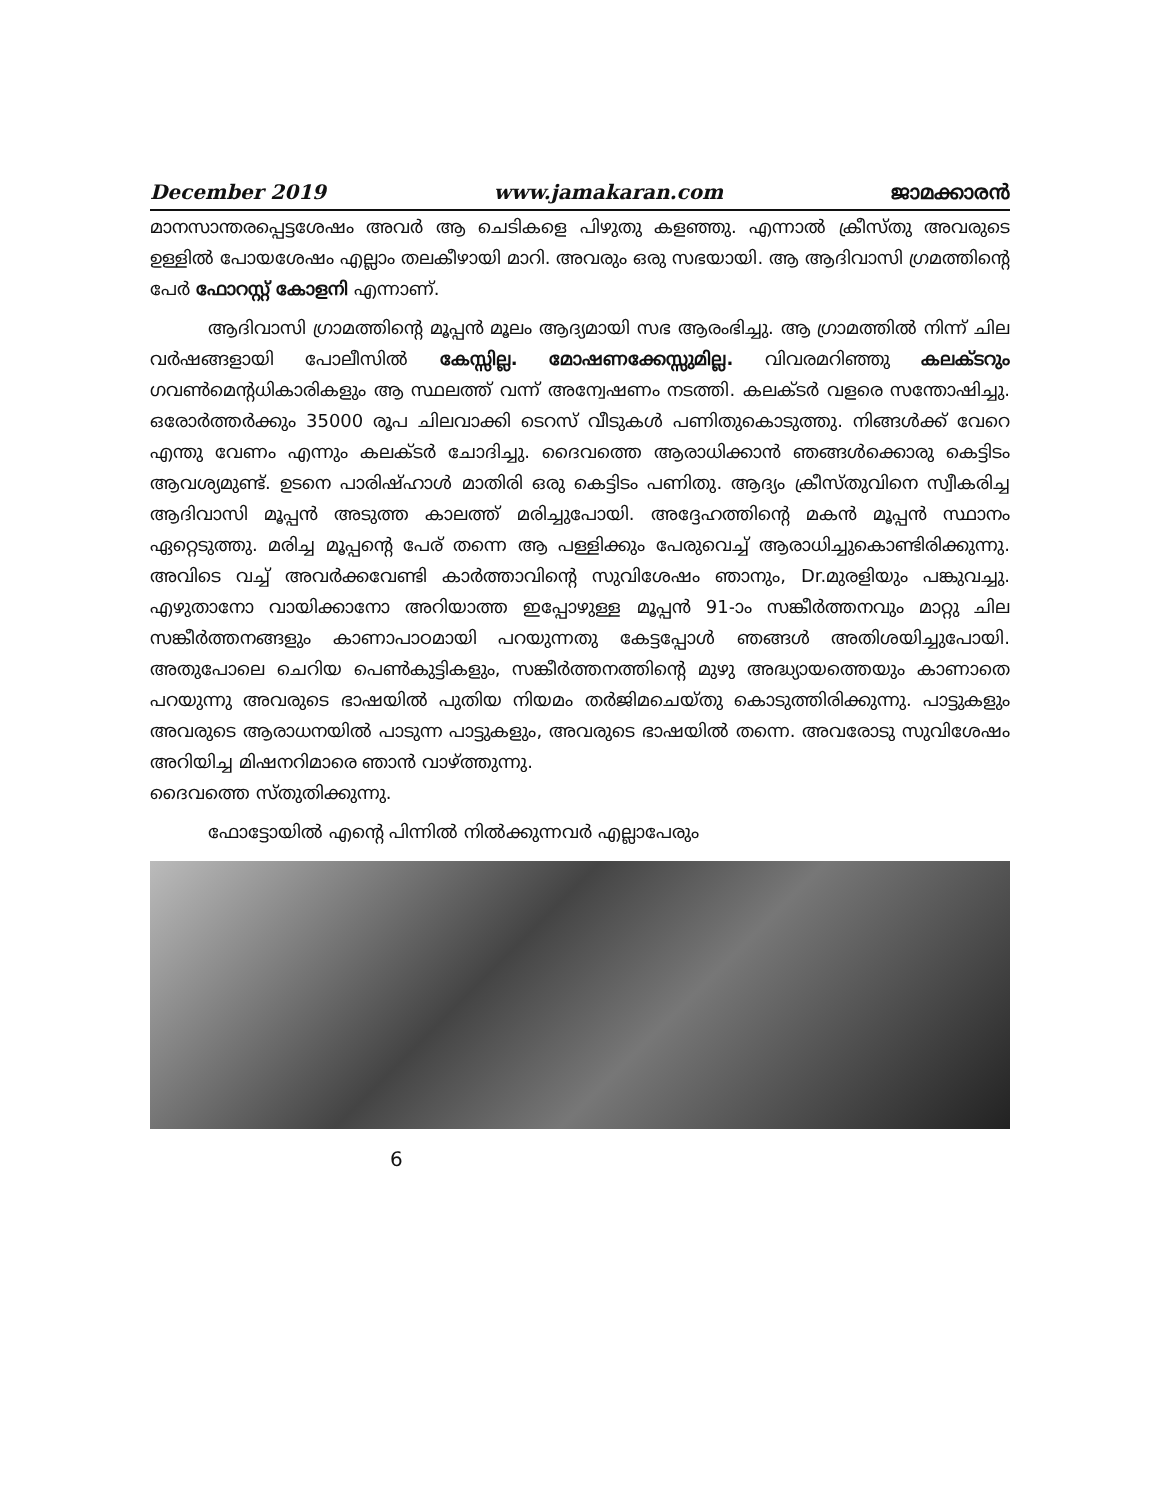December 2019 www.jamakaran.com ജാമക്കാരൻ
മാനസാന്തരപ്പെട്ടശേഷം അവർ ആ ചെടികളെ പിഴുതു കളഞ്ഞു. എന്നാൽ ക്രീസ്തു അവരുടെ ഉള്ളിൽ പോയശേഷം എല്ലാം തലകീഴായി മാറി. അവരും ഒരു സഭയായി. ആ ആദിവാസി ഗ്രമത്തിന്റെ പേർ ഫോറസ്റ്റ് കോളനി എന്നാണ്.
ആദിവാസി ഗ്രാമത്തിന്റെ മൂപ്പൻ മൂലം ആദ്യമായി സഭ ആരംഭിച്ചു. ആ ഗ്രാമത്തിൽ നിന്ന് ചില വർഷങ്ങളായി പോലീസിൽ കേസ്സില്ല. മോഷണക്കേസ്സുമില്ല. വിവരമറിഞ്ഞു കലക്ടറും ഗവൺമെന്റധികാരികളും ആ സ്ഥലത്ത് വന്ന് അന്വേഷണം നടത്തി. കലക്ടർ വളരെ സന്തോഷിച്ചു. ഒരോർത്തർക്കും 35000 രൂപ ചിലവാക്കി ടെറസ് വീടുകൾ പണിതുകൊടുത്തു. നിങ്ങൾക്ക് വേറെ എന്തു വേണം എന്നും കലക്ടർ ചോദിച്ചു. ദൈവത്തെ ആരാധിക്കാൻ ഞങ്ങൾക്കൊരു കെട്ടിടം ആവശ്യമുണ്ട്. ഉടനെ പാരിഷ്ഹാൾ മാതിരി ഒരു കെട്ടിടം പണിതു. ആദ്യം ക്രീസ്തുവിനെ സ്വീകരിച്ച ആദിവാസി മൂപ്പൻ അടുത്ത കാലത്ത് മരിച്ചുപോയി. അദ്ദേഹത്തിന്റെ മകൻ മൂപ്പൻ സ്ഥാനം ഏറ്റെടുത്തു. മരിച്ച മൂപ്പന്റെ പേര് തന്നെ ആ പള്ളിക്കും പേരുവെച്ച് ആരാധിച്ചുകൊണ്ടിരിക്കുന്നു. അവിടെ വച്ച് അവർക്കവേണ്ടി കാർത്താവിന്റെ സുവിശേഷം ഞാനും, Dr.മുരളിയും പങ്കുവച്ചു. എഴുതാനോ വായിക്കാനോ അറിയാത്ത ഇപ്പോഴുള്ള മൂപ്പൻ 91-ാം സങ്കീർത്തനവും മാറ്റു ചില സങ്കീർത്തനങ്ങളും കാണാപാഠമായി പറയുന്നതു കേട്ടപ്പോൾ ഞങ്ങൾ അതിശയിച്ചുപോയി. അതുപോലെ ചെറിയ പെൺകുട്ടികളും, സങ്കീർത്തനത്തിന്റെ മുഴു അദ്ധ്യായത്തെയും കാണാതെ പറയുന്നു അവരുടെ ഭാഷയിൽ പുതിയ നിയമം തർജിമചെയ്തു കൊടുത്തിരിക്കുന്നു. പാട്ടുകളും അവരുടെ ആരാധനയിൽ പാടുന്ന പാട്ടുകളും, അവരുടെ ഭാഷയിൽ തന്നെ. അവരോടു സുവിശേഷം അറിയിച്ച മിഷനറിമാരെ ഞാൻ വാഴ്ത്തുന്നു.
ദൈവത്തെ സ്തുതിക്കുന്നു.
ഫോട്ടോയിൽ എന്റെ പിന്നിൽ നിൽക്കുന്നവർ എല്ലാപേരും
6